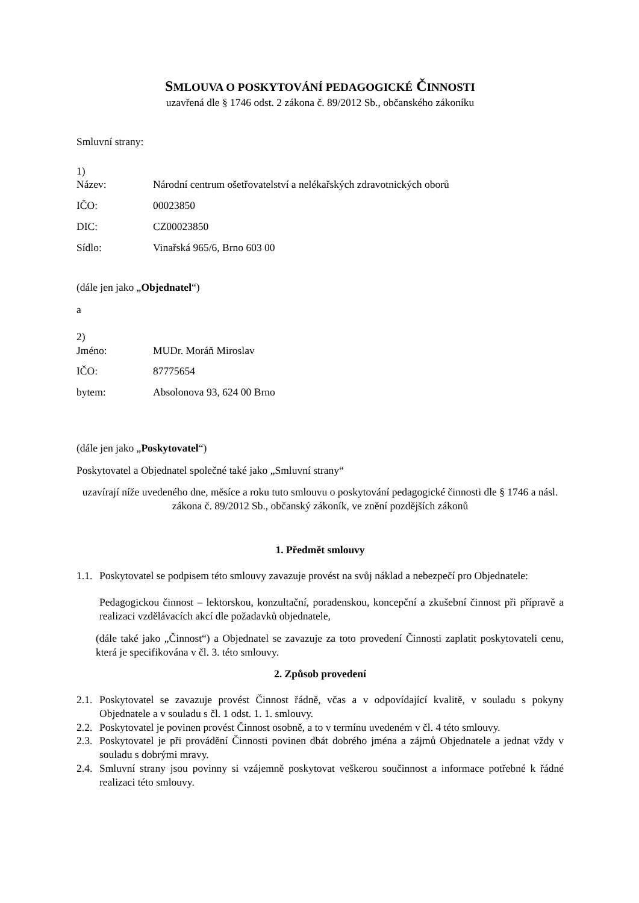SMLOUVA O POSKYTOVÁNÍ PEDAGOGICKÉ ČINNOSTI
uzavřená dle § 1746 odst. 2 zákona č. 89/2012 Sb., občanského zákoníku
Smluvní strany:
1)
Název: Národní centrum ošetřovatelství a nelékařských zdravotnických oborů
IČO: 00023850
DIC: CZ00023850
Sídlo: Vinařská 965/6, Brno 603 00
(dále jen jako „Objednatel“)
a
2)
Jméno: MUDr. Moráň Miroslav
IČO: 87775654
bytem: Absolonova 93, 624 00 Brno
(dále jen jako „Poskytovatel“)
Poskytovatel a Objednatel společné také jako „Smluvní strany“
uzavírají níže uvedeného dne, měsíce a roku tuto smlouvu o poskytování pedagogické činnosti dle § 1746 a násl. zákona č. 89/2012 Sb., občanský zákoník, ve znění pozdějších zákonů
1. Předmět smlouvy
1.1. Poskytovatel se podpisem této smlouvy zavazuje provést na svůj náklad a nebezpečí pro Objednatele:
Pedagogickou činnost – lektorskou, konzultační, poradenskou, koncepční a zkušební činnost při přípravě a realizaci vzdělávacích akcí dle požadavků objednatele,
(dále také jako „Činnost“) a Objednatel se zavazuje za toto provedení Činnosti zaplatit poskytovateli cenu, která je specifikována v čl. 3. této smlouvy.
2. Způsob provedení
2.1. Poskytovatel se zavazuje provést Činnost řádně, včas a v odpovídající kvalitě, v souladu s pokyny Objednatele a v souladu s čl. 1 odst. 1. 1. smlouvy.
2.2. Poskytovatel je povinen provést Činnost osobně, a to v termínu uvedeném v čl. 4 této smlouvy.
2.3. Poskytovatel je při provádění Činnosti povinen dbát dobrého jména a zájmů Objednatele a jednat vždy v souladu s dobrými mravy.
2.4. Smluvní strany jsou povinny si vzájemně poskytovat veškerou součinnost a informace potřebné k řádné realizaci této smlouvy.